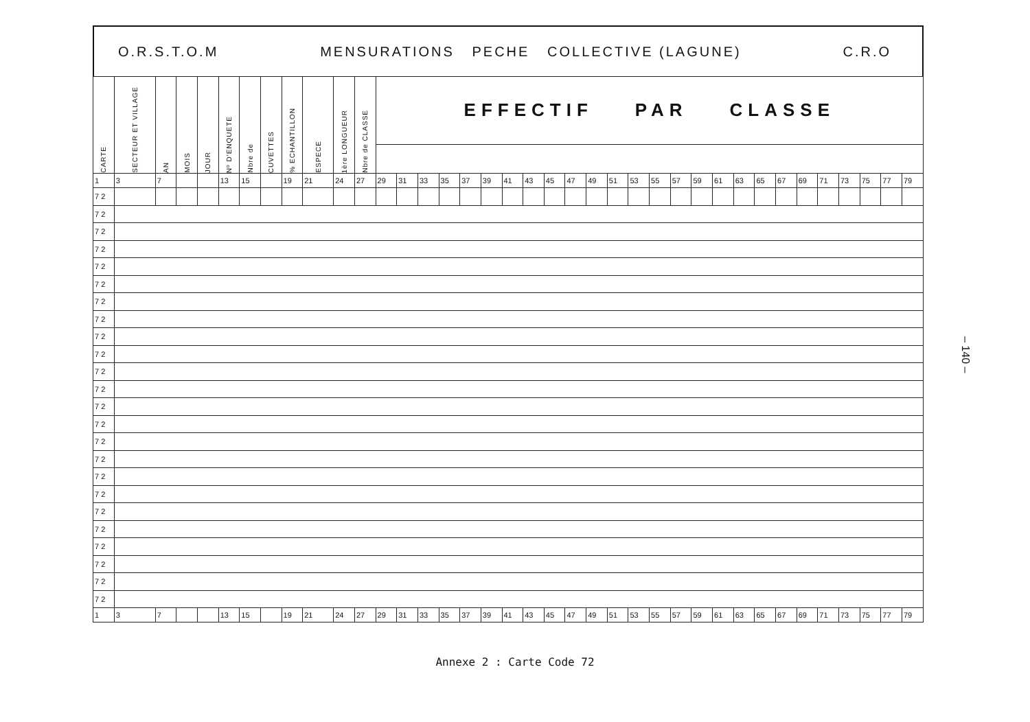O.R.S.T.O.M MENSURATIONS PECHE COLLECTIVE (LAGUNE) C.R.O
| CARTE | SECTEUR ET VILLAGE | AN | MOIS | JOUR | Nº D'ENQUETE | Nbre de | CUVETTES | % ECHANTILLON | ESPECE | 1ère LONGUEUR | Nbre de CLASSE | EFFECTIF PAR CLASSE | | | | | | | | | | | | | | | | | | | | | | | | | |
| --- | --- | --- | --- | --- | --- | --- | --- | --- | --- | --- | --- | --- | --- | --- | --- | --- | --- | --- | --- | --- | --- | --- | --- | --- | --- | --- | --- | --- | --- | --- | --- | --- | --- | --- | --- | --- | --- |
| 1 | 3 | 7 | | | 13 | 15 | | 19 | 21 | 24 | 27 | 29 | 31 | 33 | 35 | 37 | 39 | 41 | 43 | 45 | 47 | 49 | 51 | 53 | 55 | 57 | 59 | 61 | 63 | 65 | 67 | 69 | 71 | 73 | 75 | 77 | 79 |
| 7 2 | | | | | | | | | | | | | | | | | | | | | | | | | | | | | | | | | | | | | |
| 7 2 | | | | | | | | | | | | | | | | | | | | | | | | | | | | | | | | | | | | | |
| 7 2 | | | | | | | | | | | | | | | | | | | | | | | | | | | | | | | | | | | | | |
| 7 2 | | | | | | | | | | | | | | | | | | | | | | | | | | | | | | | | | | | | | |
| 7 2 | | | | | | | | | | | | | | | | | | | | | | | | | | | | | | | | | | | | | |
| 7 2 | | | | | | | | | | | | | | | | | | | | | | | | | | | | | | | | | | | | | |
| 7 2 | | | | | | | | | | | | | | | | | | | | | | | | | | | | | | | | | | | | | |
| 7 2 | | | | | | | | | | | | | | | | | | | | | | | | | | | | | | | | | | | | | |
| 7 2 | | | | | | | | | | | | | | | | | | | | | | | | | | | | | | | | | | | | | |
| 7 2 | | | | | | | | | | | | | | | | | | | | | | | | | | | | | | | | | | | | | |
| 7 2 | | | | | | | | | | | | | | | | | | | | | | | | | | | | | | | | | | | | | |
| 7 2 | | | | | | | | | | | | | | | | | | | | | | | | | | | | | | | | | | | | | |
| 7 2 | | | | | | | | | | | | | | | | | | | | | | | | | | | | | | | | | | | | | |
| 7 2 | | | | | | | | | | | | | | | | | | | | | | | | | | | | | | | | | | | | | |
| 7 2 | | | | | | | | | | | | | | | | | | | | | | | | | | | | | | | | | | | | | |
| 7 2 | | | | | | | | | | | | | | | | | | | | | | | | | | | | | | | | | | | | | |
| 7 2 | | | | | | | | | | | | | | | | | | | | | | | | | | | | | | | | | | | | | |
| 7 2 | | | | | | | | | | | | | | | | | | | | | | | | | | | | | | | | | | | | | |
| 7 2 | | | | | | | | | | | | | | | | | | | | | | | | | | | | | | | | | | | | | |
| 7 2 | | | | | | | | | | | | | | | | | | | | | | | | | | | | | | | | | | | | | |
| 7 2 | | | | | | | | | | | | | | | | | | | | | | | | | | | | | | | | | | | | | |
| 7 2 | | | | | | | | | | | | | | | | | | | | | | | | | | | | | | | | | | | | | |
| 7 2 | | | | | | | | | | | | | | | | | | | | | | | | | | | | | | | | | | | | | |
| 7 2 | | | | | | | | | | | | | | | | | | | | | | | | | | | | | | | | | | | | | |
| 1 | 3 | 7 | | | 13 | 15 | | 19 | 21 | 24 | 27 | 29 | 31 | 33 | 35 | 37 | 39 | 41 | 43 | 45 | 47 | 49 | 51 | 53 | 55 | 57 | 59 | 61 | 63 | 65 | 67 | 69 | 71 | 73 | 75 | 77 | 79 |
– 140 –
Annexe 2 : Carte Code 72